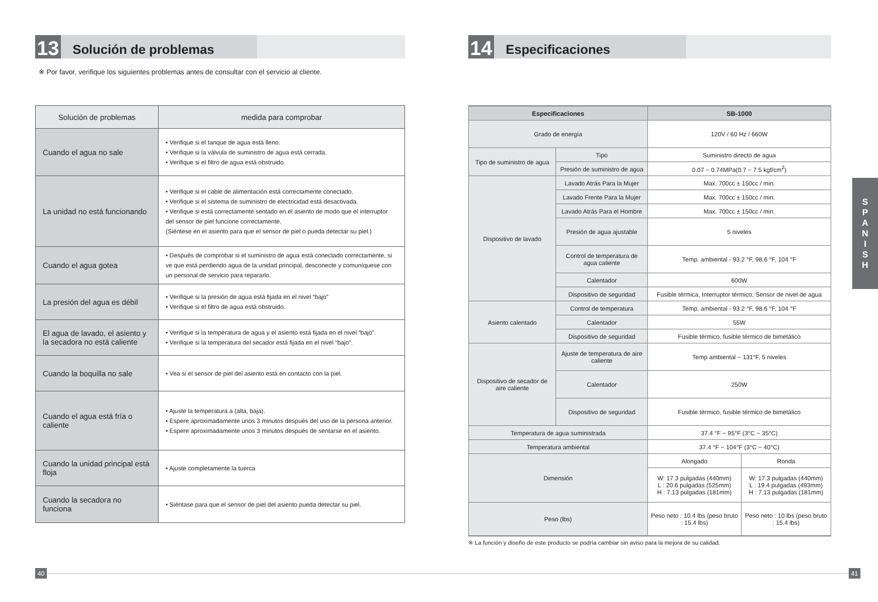13
Solución de problemas
※ Por favor, verifique los siguientes problemas antes de consultar con el servicio al cliente.
| Solución de problemas | medida para comprobar |
| --- | --- |
| Cuando el agua no sale | • Verifique si el tanque de agua está lleno. • Verifique si la válvula de suministro de agua está cerrada. • Verifique si el filtro de agua está obstruido. |
| La unidad no está funcionando | • Verifique si el cable de alimentación está correctamente conectado. • Verifique si el sistema de suministro de electricidad está desactivada. • Verifique si está correctamente sentado en el asiento de modo que el interruptor del sensor de piel funcione correctamente. (Siéntese en el asiento para que el sensor de piel o pueda detectar su piel.) |
| Cuando el agua gotea | • Después de comprobar si el suministro de agua está conectado correctamente, si ve que está perdiendo agua de la unidad principal, desconecte y comuníquese con un personal de servicio para repararlo. |
| La presión del agua es débil | • Verifique si la presión de agua está fijada en el nivel “bajo” • Verifique si el filtro de agua está obstruido. |
| El agua de lavado, el asiento y la secadora no está caliente | • Verifique si la temperatura de agua y el asiento está fijada en el nivel “bajo”. • Verifique si la temperatura del secador está fijada en el nivel “bajo”. |
| Cuando la boquilla no sale | • Vea si el sensor de piel del asiento está en contacto con la piel. |
| Cuando el agua está fría o caliente | • Ajuste la temperatura a (alta, baja). • Espere aproximadamente unos 3 minutos después del uso de la persona anterior. • Espere aproximadamente unos 3 minutos después de sentarse en el asiento. |
| Cuando la unidad principal está floja | • Ajuste completamente la tuerca |
| Cuando la secadora no funciona | • Siéntase para que el sensor de piel del asiento pueda detectar su piel. |
14
Especificaciones
| Especificaciones | | SB-1000 | |
| --- | --- | --- | --- |
| Grado de energía | | 120V / 60 Hz / 660W | |
| Tipo de suministro de agua | Tipo | Suministro directo de agua | |
| | Presión de suministro de agua | 0.07 ~ 0.74MPa(0.7 ~ 7.5 kgf/cm<sup>2</sup>) | |
| Dispositivo de lavado | Lavado Atrás Para la Mujer | Max. 700cc ± 150cc / min. | |
| | Lavado Frente Para la Mujer | Max. 700cc ± 150cc / min. | |
| | Lavado Atrás Para el Hombre | Max. 700cc ± 150cc / min. | |
| | Presión de agua ajustable | 5 niveles | |
| | Control de temperatura de agua caliente | Temp. ambiental - 93.2 °F, 98.6 °F, 104 °F | |
| | Calentador | 600W | |
| | Dispositivo de seguridad | Fusible térmica, Interruptor térmico, Sensor de nivel de agua | |
| Asiento calentado | Control de temperatura | Temp. ambiental - 93.2 °F, 98.6 °F, 104 °F | |
| | Calentador | 55W | |
| | Dispositivo de seguridad | Fusible térmico, fusible térmico de bimetálico | |
| Dispositivo de secador de aire caliente | Ajuste de temperatura de aire caliente | Temp ambiental ~ 131°F, 5 niveles | |
| | Calentador | 250W | |
| | Dispositivo de seguridad | Fusible térmico, fusible térmico de bimetálico | |
| Temperatura de agua suministrada | | 37.4 °F ~ 95°F (3°C ~ 35°C) | |
| Temperatura ambiental | | 37.4 °F ~ 104°F (3°C ~ 40°C) | |
| Dimensión | | Alongado | Ronda |
| | | W: 17.3 pulgadas (440mm) L : 20.6 pulgadas (525mm) H : 7.13 pulgadas (181mm) | W: 17.3 pulgadas (440mm) L : 19.4 pulgadas (493mm) H : 7.13 pulgadas (181mm) |
| Peso (lbs) | | Peso neto : 10.4 lbs (peso bruto : 15.4 lbs) | Peso neto : 10 lbs (peso bruto : 15.4 lbs) |
※ La función y diseño de este producto se podría cambiar sin aviso para la mejora de su calidad.
S
P
A
N
I
S
H
40 41